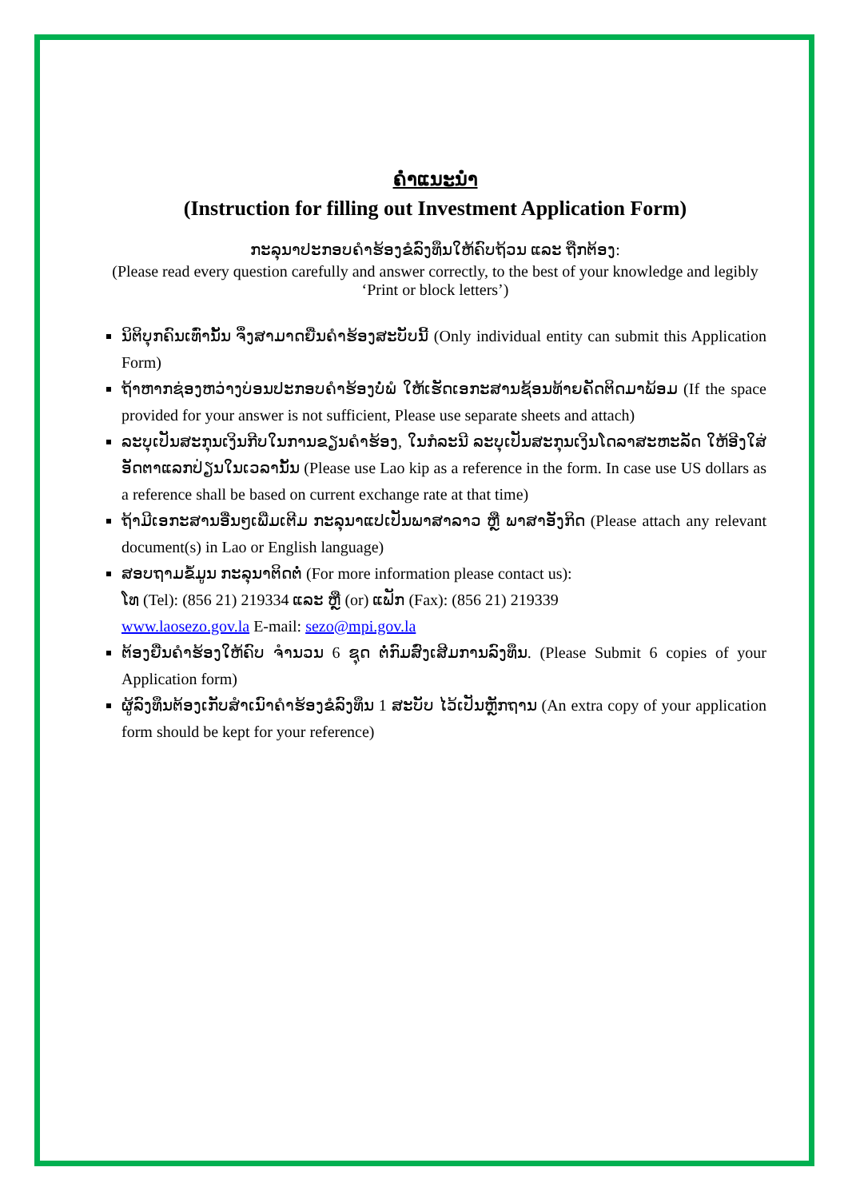ຄຳແນະນຳ
(Instruction for filling out Investment Application Form)
ກະລຸນາປະກອບຄຳຮ້ອງຂໍລົງທຶນໃຫ້ຄົບຖ້ວນ ແລະ ຖືກຕ້ອງ:
(Please read every question carefully and answer correctly, to the best of your knowledge and legibly ‘Print or block letters’)
ນິຕິບຸກຄົນເທົ່ານັ້ນ ຈຶ່ງສາມາດຍື່ນຄຳຮ້ອງສະບັບນີ້ (Only individual entity can submit this Application Form)
ຖ້າຫາກຊ່ອງຫວ່າງບ່ອນປະກອບຄຳຮ້ອງບໍ່ພໍ ໃຫ້ເຮັດເອກະສານຊ້ອນທ້າຍຄັດຕິດມາພ້ອມ (If the space provided for your answer is not sufficient, Please use separate sheets and attach)
ລະບຸເປັນສະກຸນເງິນກີບໃນການຂຽນຄຳຮ້ອງ, ໃນກໍລະນີ ລະບຸເປັນສະກຸນເງິນໂດລາສະຫະລັດ ໃຫ້ອີງໃສ່ອັດຕາແລກປ່ຽນໃນເວລານັ້ນ (Please use Lao kip as a reference in the form. In case use US dollars as a reference shall be based on current exchange rate at that time)
ຖ້າມີເອກະສານອື່ນໆເພີ່ມເຕີມ ກະລຸນາແປເປັນພາສາລາວ ຫຼື ພາສາອັງກິດ (Please attach any relevant document(s) in Lao or English language)
ສອບຖາມຂໍ້ມູນ ກະລຸນາຕິດຕໍ່ (For more information please contact us):
ໂທ (Tel): (856 21) 219334 ແລະ ຫຼື (or) ແຟັກ (Fax): (856 21) 219339
www.laosezo.gov.la E-mail: sezo@mpi.gov.la
ຕ້ອງຍື່ນຄຳຮ້ອງໃຫ້ຄົບ ຈຳນວນ 6 ຊຸດ ຕໍ່ກົມສົ່ງເສີມການລົງທຶນ. (Please Submit 6 copies of your Application form)
ຜູ້ລົງທຶນຕ້ອງເກັບສຳເນົາຄຳຮ້ອງຂໍລົງທຶນ 1 ສະບັບ ໄວ້ເປັນຫຼັກຖານ (An extra copy of your application form should be kept for your reference)